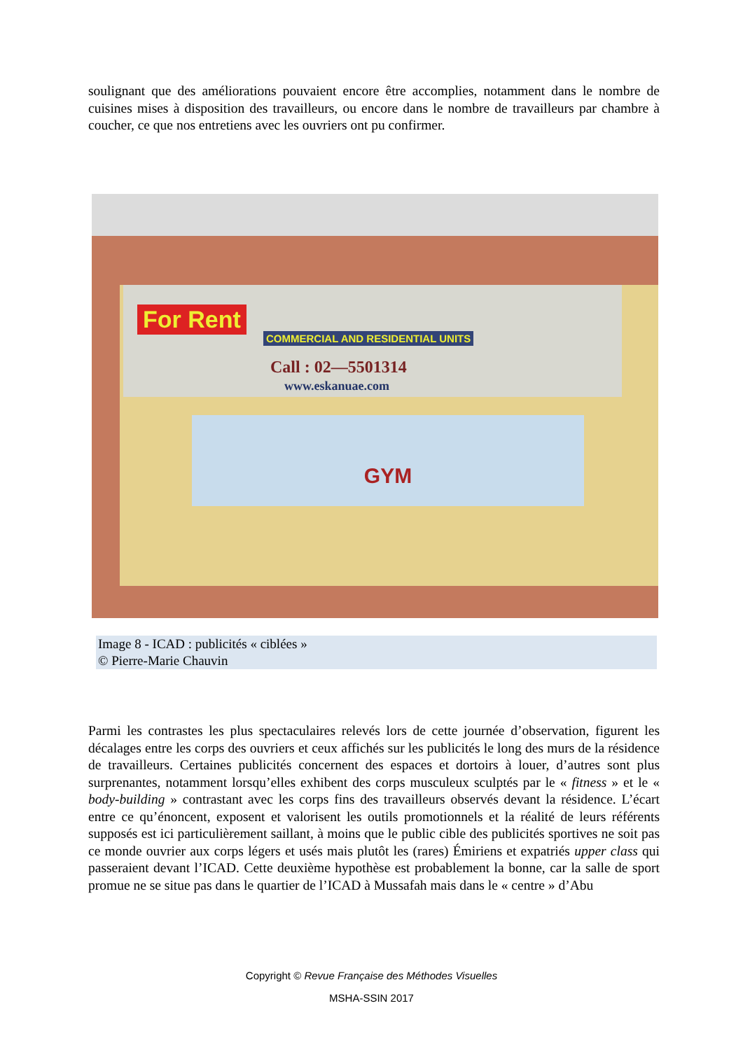soulignant que des améliorations pouvaient encore être accomplies, notamment dans le nombre de cuisines mises à disposition des travailleurs, ou encore dans le nombre de travailleurs par chambre à coucher, ce que nos entretiens avec les ouvriers ont pu confirmer.
For Rent
COMMERCIAL AND RESIDENTIAL UNITS
Call : 02—5501314
www.eskanuae.com
GYM
Image 8 - ICAD : publicités « ciblées »
© Pierre-Marie Chauvin
Parmi les contrastes les plus spectaculaires relevés lors de cette journée d’observation, figurent les décalages entre les corps des ouvriers et ceux affichés sur les publicités le long des murs de la résidence de travailleurs. Certaines publicités concernent des espaces et dortoirs à louer, d’autres sont plus surprenantes, notamment lorsqu’elles exhibent des corps musculeux sculptés par le « fitness » et le « body-building » contrastant avec les corps fins des travailleurs observés devant la résidence. L’écart entre ce qu’énoncent, exposent et valorisent les outils promotionnels et la réalité de leurs référents supposés est ici particulièrement saillant, à moins que le public cible des publicités sportives ne soit pas ce monde ouvrier aux corps légers et usés mais plutôt les (rares) Émiriens et expatriés upper class qui passeraient devant l’ICAD. Cette deuxième hypothèse est probablement la bonne, car la salle de sport promue ne se situe pas dans le quartier de l’ICAD à Mussafah mais dans le « centre » d’Abu
Copyright © Revue Française des Méthodes Visuelles
MSHA-SSIN 2017